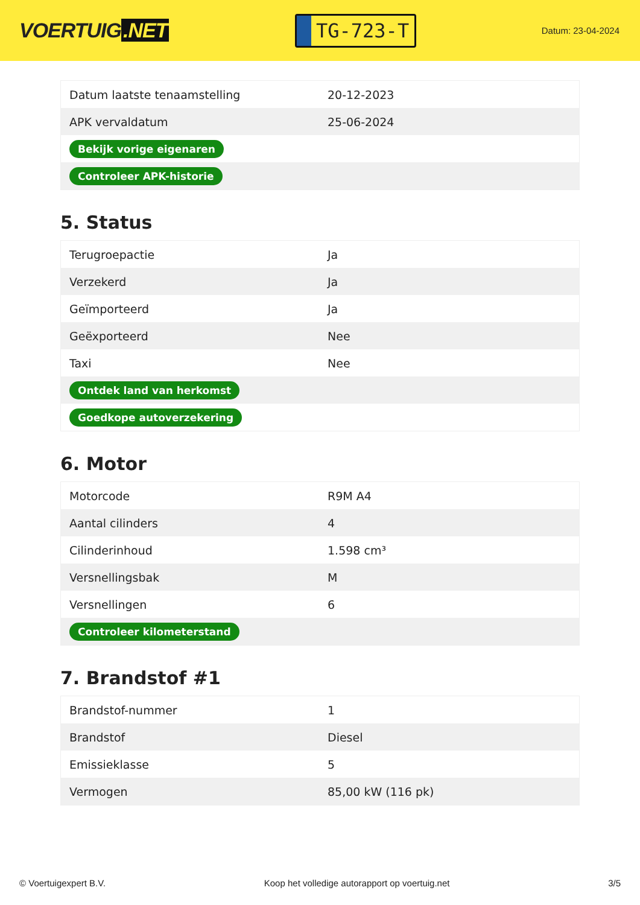VOERTUIG.NET
TG-723-T
Datum: 23-04-2024
| Datum laatste tenaamstelling | 20-12-2023 |
| APK vervaldatum | 25-06-2024 |
| Bekijk vorige eigenaren | |
| Controleer APK-historie | |
5. Status
| Terugroepactie | Ja |
| Verzekerd | Ja |
| Geïmporteerd | Ja |
| Geëxporteerd | Nee |
| Taxi | Nee |
| Ontdek land van herkomst | |
| Goedkope autoverzekering | |
6. Motor
| Motorcode | R9M A4 |
| Aantal cilinders | 4 |
| Cilinderinhoud | 1.598 cm³ |
| Versnellingsbak | M |
| Versnellingen | 6 |
| Controleer kilometerstand | |
7. Brandstof #1
| Brandstof-nummer | 1 |
| Brandstof | Diesel |
| Emissieklasse | 5 |
| Vermogen | 85,00 kW (116 pk) |
© Voertuigexpert B.V. Koop het volledige autorapport op voertuig.net 3/5